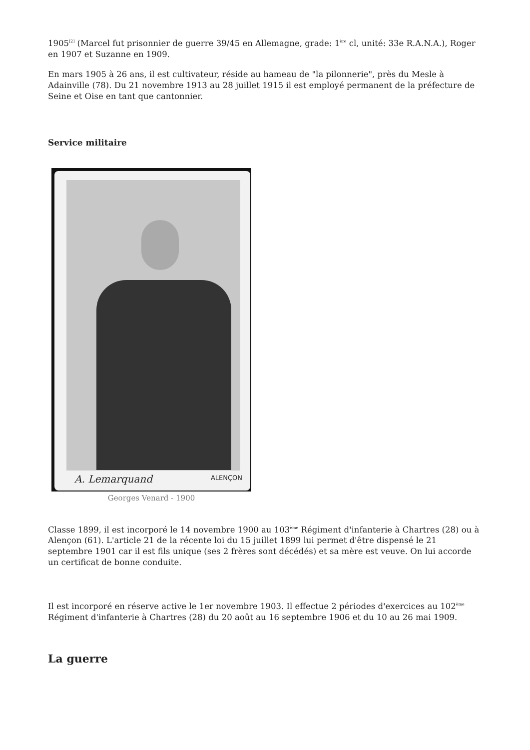1905<sup>[2]</sup> (Marcel fut prisonnier de guerre 39/45 en Allemagne, grade: 1<sup>ère</sup> cl, unité: 33e R.A.N.A.), Roger en 1907 et Suzanne en 1909.
En mars 1905 à 26 ans, il est cultivateur, réside au hameau de "la pilonnerie", près du Mesle à Adainville (78). Du 21 novembre 1913 au 28 juillet 1915 il est employé permanent de la préfecture de Seine et Oise en tant que cantonnier.
Service militaire
A. Lemarquand ALENÇON
Georges Venard - 1900
Classe 1899, il est incorporé le 14 novembre 1900 au 103<sup>ème</sup> Régiment d'infanterie à Chartres (28) ou à Alençon (61). L'article 21 de la récente loi du 15 juillet 1899 lui permet d'être dispensé le 21 septembre 1901 car il est fils unique (ses 2 frères sont décédés) et sa mère est veuve. On lui accorde un certificat de bonne conduite.
Il est incorporé en réserve active le 1er novembre 1903. Il effectue 2 périodes d'exercices au 102<sup>ème</sup> Régiment d'infanterie à Chartres (28) du 20 août au 16 septembre 1906 et du 10 au 26 mai 1909.
La guerre